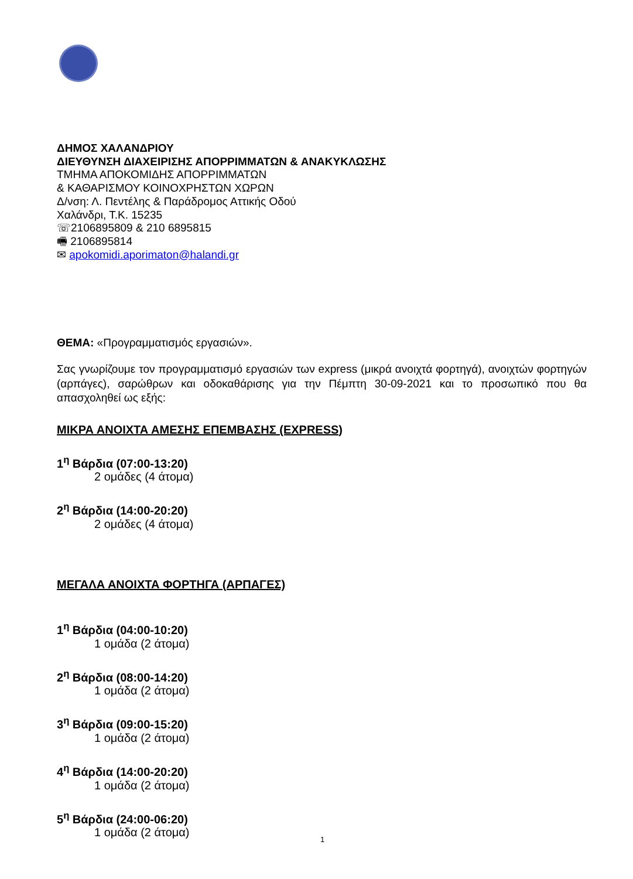ΔΗΜΟΣ ΧΑΛΑΝΔΡΙΟΥ
ΔΙΕΥΘΥΝΣΗ ΔΙΑΧΕΙΡΙΣΗΣ ΑΠΟΡΡΙΜΜΑΤΩΝ & ΑΝΑΚΥΚΛΩΣΗΣ
ΤΜΗΜΑ ΑΠΟΚΟΜΙΔΗΣ ΑΠΟΡΡΙΜΜΑΤΩΝ
& ΚΑΘΑΡΙΣΜΟΥ ΚΟΙΝΟΧΡΗΣΤΩΝ ΧΩΡΩΝ
Δ/νση: Λ. Πεντέλης & Παράδρομος Αττικής Οδού
Χαλάνδρι, Τ.Κ. 15235
☏2106895809 & 210 6895815
🖷 2106895814
✉ apokomidi.aporimaton@halandi.gr
ΘΕΜΑ: «Προγραμματισμός εργασιών».
Σας γνωρίζουμε τον προγραμματισμό εργασιών των express (μικρά ανοιχτά φορτηγά), ανοιχτών φορτηγών (αρπάγες), σαρώθρων και οδοκαθάρισης για την Πέμπτη 30-09-2021 και το προσωπικό που θα απασχοληθεί ως εξής:
ΜΙΚΡΑ ΑΝΟΙΧΤΑ ΑΜΕΣΗΣ ΕΠΕΜΒΑΣΗΣ (EXPRESS)
1<sup>η</sup> Βάρδια (07:00-13:20)
2 ομάδες (4 άτομα)
2<sup>η</sup> Βάρδια (14:00-20:20)
2 ομάδες (4 άτομα)
ΜΕΓΑΛΑ ΑΝΟΙΧΤΑ ΦΟΡΤΗΓΑ (ΑΡΠΑΓΕΣ)
1<sup>η</sup> Βάρδια (04:00-10:20)
1 ομάδα (2 άτομα)
2<sup>η</sup> Βάρδια (08:00-14:20)
1 ομάδα (2 άτομα)
3<sup>η</sup> Βάρδια (09:00-15:20)
1 ομάδα (2 άτομα)
4<sup>η</sup> Βάρδια (14:00-20:20)
1 ομάδα (2 άτομα)
5<sup>η</sup> Βάρδια (24:00-06:20)
1 ομάδα (2 άτομα)
1